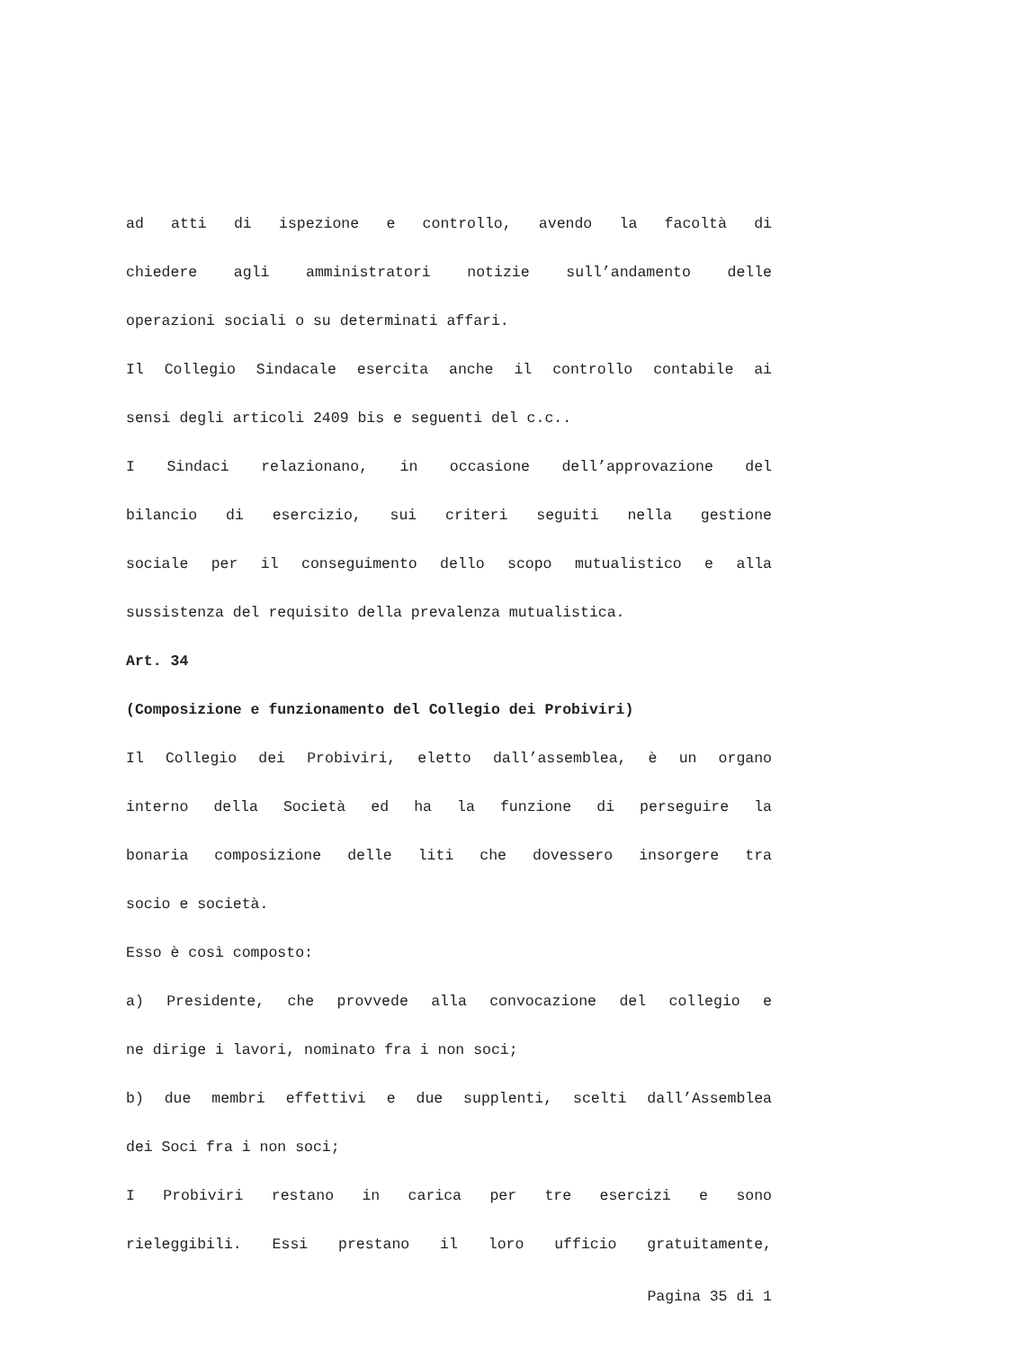ad atti di ispezione e controllo, avendo la facoltà di
chiedere agli amministratori notizie sull’andamento delle
operazioni sociali o su determinati affari.
Il Collegio Sindacale esercita anche il controllo contabile ai
sensi degli articoli 2409 bis e seguenti del c.c..
I Sindaci relazionano, in occasione dell’approvazione del
bilancio di esercizio, sui criteri seguiti nella gestione
sociale per il conseguimento dello scopo mutualistico e alla
sussistenza del requisito della prevalenza mutualistica.
Art. 34
(Composizione e funzionamento del Collegio dei Probiviri)
Il Collegio dei Probiviri, eletto dall’assemblea, è un organo
interno della Società ed ha la funzione di perseguire la
bonaria composizione delle liti che dovessero insorgere tra
socio e società.
Esso è così composto:
a) Presidente, che provvede alla convocazione del collegio e
ne dirige i lavori, nominato fra i non soci;
b) due membri effettivi e due supplenti, scelti dall’Assemblea
dei Soci fra i non soci;
I Probiviri restano in carica per tre esercizi e sono
rieleggibili. Essi prestano il loro ufficio gratuitamente,
Pagina 35 di 1